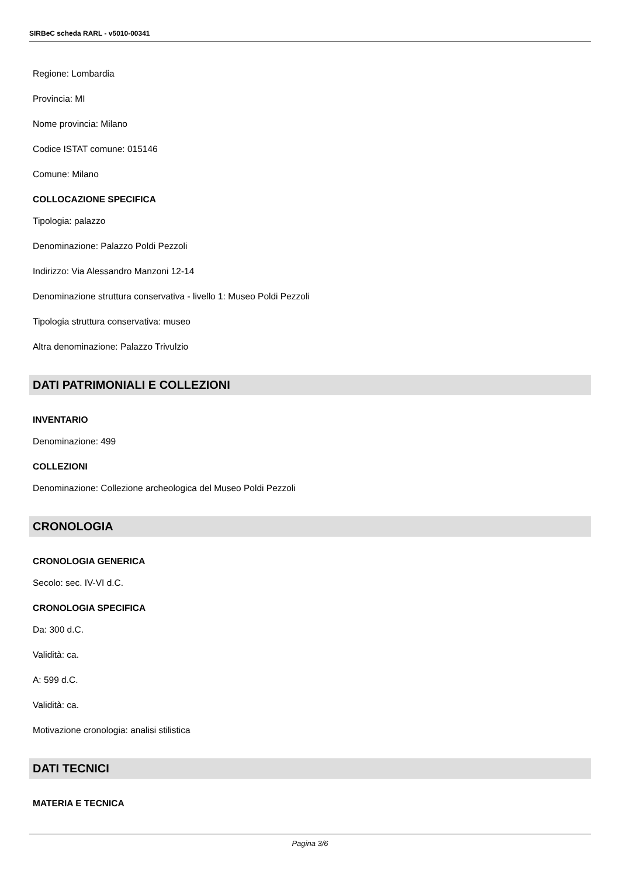SIRBeC scheda RARL - v5010-00341
Regione: Lombardia
Provincia: MI
Nome provincia: Milano
Codice ISTAT comune: 015146
Comune: Milano
COLLOCAZIONE SPECIFICA
Tipologia: palazzo
Denominazione: Palazzo Poldi Pezzoli
Indirizzo: Via Alessandro Manzoni 12-14
Denominazione struttura conservativa - livello 1: Museo Poldi Pezzoli
Tipologia struttura conservativa: museo
Altra denominazione: Palazzo Trivulzio
DATI PATRIMONIALI E COLLEZIONI
INVENTARIO
Denominazione: 499
COLLEZIONI
Denominazione: Collezione archeologica del Museo Poldi Pezzoli
CRONOLOGIA
CRONOLOGIA GENERICA
Secolo: sec. IV-VI d.C.
CRONOLOGIA SPECIFICA
Da: 300 d.C.
Validità: ca.
A: 599 d.C.
Validità: ca.
Motivazione cronologia: analisi stilistica
DATI TECNICI
MATERIA E TECNICA
Pagina 3/6